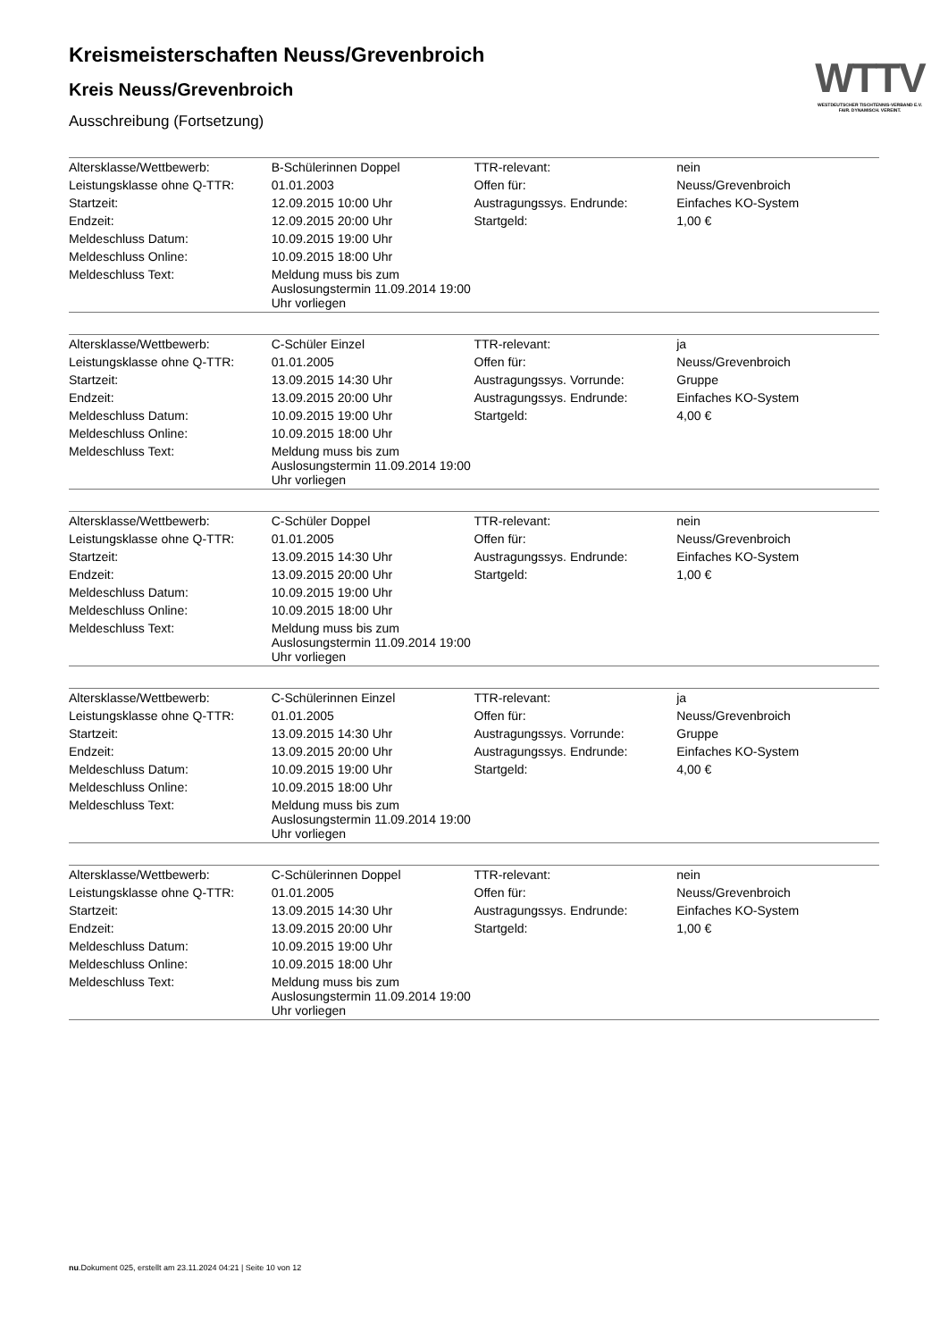WTTV
WESTDEUTSCHER TISCHTENNIS-VERBAND E.V.
FAIR. DYNAMISCH. VEREINT.
Kreismeisterschaften Neuss/Grevenbroich
Kreis Neuss/Grevenbroich
Ausschreibung (Fortsetzung)
| Altersklasse/Wettbewerb: | B-Schülerinnen Doppel | TTR-relevant: | nein |
| Leistungsklasse ohne Q-TTR: | 01.01.2003 | Offen für: | Neuss/Grevenbroich |
| Startzeit: | 12.09.2015 10:00 Uhr | Austragungssys. Endrunde: | Einfaches KO-System |
| Endzeit: | 12.09.2015 20:00 Uhr | Startgeld: | 1,00 € |
| Meldeschluss Datum: | 10.09.2015 19:00 Uhr | | |
| Meldeschluss Online: | 10.09.2015 18:00 Uhr | | |
| Meldeschluss Text: | Meldung muss bis zum Auslosungstermin 11.09.2014 19:00 Uhr vorliegen | | |
| Altersklasse/Wettbewerb: | C-Schüler Einzel | TTR-relevant: | ja |
| Leistungsklasse ohne Q-TTR: | 01.01.2005 | Offen für: | Neuss/Grevenbroich |
| Startzeit: | 13.09.2015 14:30 Uhr | Austragungssys. Vorrunde: | Gruppe |
| Endzeit: | 13.09.2015 20:00 Uhr | Austragungssys. Endrunde: | Einfaches KO-System |
| Meldeschluss Datum: | 10.09.2015 19:00 Uhr | Startgeld: | 4,00 € |
| Meldeschluss Online: | 10.09.2015 18:00 Uhr | | |
| Meldeschluss Text: | Meldung muss bis zum Auslosungstermin 11.09.2014 19:00 Uhr vorliegen | | |
| Altersklasse/Wettbewerb: | C-Schüler Doppel | TTR-relevant: | nein |
| Leistungsklasse ohne Q-TTR: | 01.01.2005 | Offen für: | Neuss/Grevenbroich |
| Startzeit: | 13.09.2015 14:30 Uhr | Austragungssys. Endrunde: | Einfaches KO-System |
| Endzeit: | 13.09.2015 20:00 Uhr | Startgeld: | 1,00 € |
| Meldeschluss Datum: | 10.09.2015 19:00 Uhr | | |
| Meldeschluss Online: | 10.09.2015 18:00 Uhr | | |
| Meldeschluss Text: | Meldung muss bis zum Auslosungstermin 11.09.2014 19:00 Uhr vorliegen | | |
| Altersklasse/Wettbewerb: | C-Schülerinnen Einzel | TTR-relevant: | ja |
| Leistungsklasse ohne Q-TTR: | 01.01.2005 | Offen für: | Neuss/Grevenbroich |
| Startzeit: | 13.09.2015 14:30 Uhr | Austragungssys. Vorrunde: | Gruppe |
| Endzeit: | 13.09.2015 20:00 Uhr | Austragungssys. Endrunde: | Einfaches KO-System |
| Meldeschluss Datum: | 10.09.2015 19:00 Uhr | Startgeld: | 4,00 € |
| Meldeschluss Online: | 10.09.2015 18:00 Uhr | | |
| Meldeschluss Text: | Meldung muss bis zum Auslosungstermin 11.09.2014 19:00 Uhr vorliegen | | |
| Altersklasse/Wettbewerb: | C-Schülerinnen Doppel | TTR-relevant: | nein |
| Leistungsklasse ohne Q-TTR: | 01.01.2005 | Offen für: | Neuss/Grevenbroich |
| Startzeit: | 13.09.2015 14:30 Uhr | Austragungssys. Endrunde: | Einfaches KO-System |
| Endzeit: | 13.09.2015 20:00 Uhr | Startgeld: | 1,00 € |
| Meldeschluss Datum: | 10.09.2015 19:00 Uhr | | |
| Meldeschluss Online: | 10.09.2015 18:00 Uhr | | |
| Meldeschluss Text: | Meldung muss bis zum Auslosungstermin 11.09.2014 19:00 Uhr vorliegen | | |
nu.Dokument 025, erstellt am 23.11.2024 04:21 | Seite 10 von 12